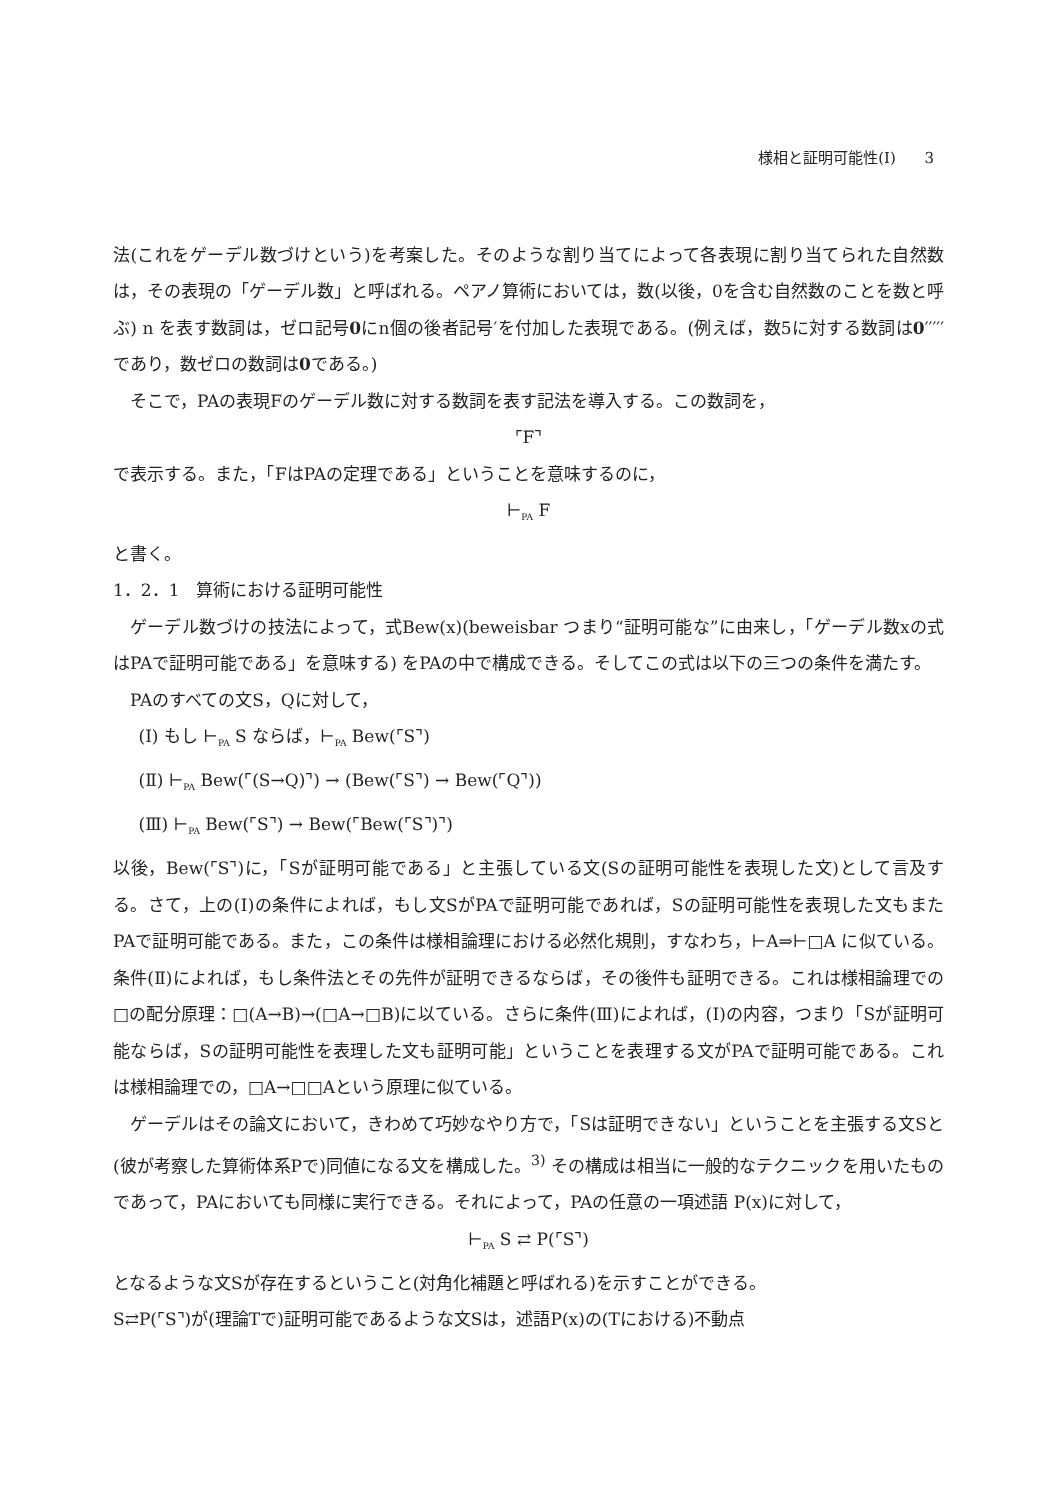様相と証明可能性(Ⅰ) 3
法(これをゲーデル数づけという)を考案した。そのような割り当てによって各表現に割り当てられた自然数は，その表現の「ゲーデル数」と呼ばれる。ペアノ算術においては，数(以後，0を含む自然数のことを数と呼ぶ) n を表す数詞は，ゼロ記号0にn個の後者記号′を付加した表現である。(例えば，数5に対する数詞は0′′′′′であり，数ゼロの数詞は0である。)
そこで，PAの表現Fのゲーデル数に対する数詞を表す記法を導入する。この数詞を，
⌜F⌝
で表示する。また，「FはPAの定理である」ということを意味するのに，
⊢<sub>PA</sub> F
と書く。
1．2．1　算術における証明可能性
ゲーデル数づけの技法によって，式Bew(x)(beweisbar つまり“証明可能な”に由来し，「ゲーデル数xの式はPAで証明可能である」を意味する) をPAの中で構成できる。そしてこの式は以下の三つの条件を満たす。
PAのすべての文S，Qに対して，
(Ⅰ) もし ⊢<sub>PA</sub> S ならば，⊢<sub>PA</sub> Bew(⌜S⌝)
(Ⅱ) ⊢<sub>PA</sub> Bew(⌜(S→Q)⌝) → (Bew(⌜S⌝) → Bew(⌜Q⌝))
(Ⅲ) ⊢<sub>PA</sub> Bew(⌜S⌝) → Bew(⌜Bew(⌜S⌝)⌝)
以後，Bew(⌜S⌝)に，「Sが証明可能である」と主張している文(Sの証明可能性を表現した文)として言及する。さて，上の(Ⅰ)の条件によれば，もし文SがPAで証明可能であれば，Sの証明可能性を表現した文もまたPAで証明可能である。また，この条件は様相論理における必然化規則，すなわち，⊢A⇒⊢□A に似ている。条件(Ⅱ)によれば，もし条件法とその先件が証明できるならば，その後件も証明できる。これは様相論理での□の配分原理：□(A→B)→(□A→□B)に以ている。さらに条件(Ⅲ)によれば，(Ⅰ)の内容，つまり「Sが証明可能ならば，Sの証明可能性を表理した文も証明可能」ということを表理する文がPAで証明可能である。これは様相論理での，□A→□□Aという原理に似ている。
ゲーデルはその論文において，きわめて巧妙なやり方で，「Sは証明できない」ということを主張する文Sと(彼が考察した算術体系Pで)同値になる文を構成した。<sup>3)</sup> その構成は相当に一般的なテクニックを用いたものであって，PAにおいても同様に実行できる。それによって，PAの任意の一項述語 P(x)に対して，
⊢<sub>PA</sub> S ⇄ P(⌜S⌝)
となるような文Sが存在するということ(対角化補題と呼ばれる)を示すことができる。
S⇄P(⌜S⌝)が(理論Tで)証明可能であるような文Sは，述語P(x)の(Tにおける)不動点